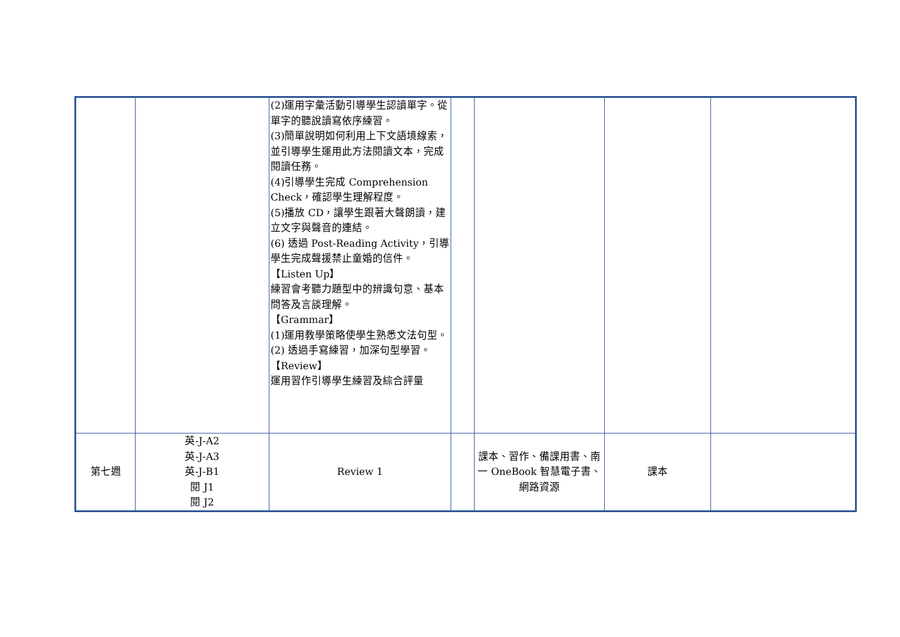| | | (2)運用字彙活動引導學生認讀單字。從單字的聽說讀寫依序練習。 (3)簡單說明如何利用上下文語境線索，並引導學生運用此方法閱讀文本，完成閱讀任務。 (4)引導學生完成 Comprehension Check，確認學生理解程度。 (5)播放 CD，讓學生跟著大聲朗讀，建立文字與聲音的連結。 (6) 透過 Post-Reading Activity，引導學生完成聲援禁止童婚的信件。 【Listen Up】 練習會考聽力題型中的辨識句意、基本問答及言談理解。 【Grammar】 (1)運用教學策略使學生熟悉文法句型。 (2) 透過手寫練習，加深句型學習。 【Review】 運用習作引導學生練習及綜合評量 | | | | |
| 第七週 | 英-J-A2 英-J-A3 英-J-B1 閱 J1 閱 J2 | Review 1 | | 課本、習作、備課用書、南一 OneBook 智慧電子書、網路資源 | 課本 | |